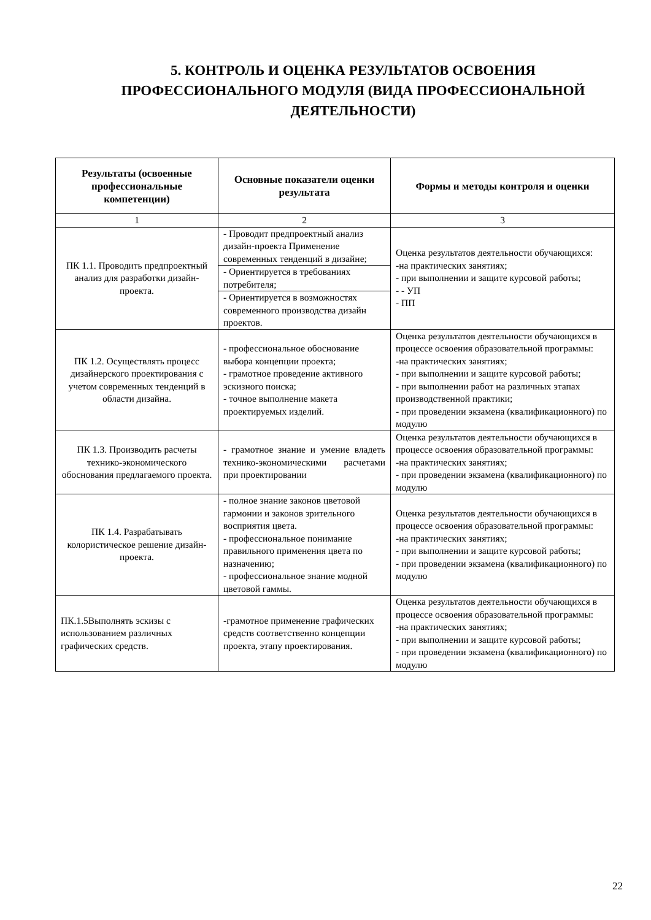5. КОНТРОЛЬ И ОЦЕНКА РЕЗУЛЬТАТОВ ОСВОЕНИЯ ПРОФЕССИОНАЛЬНОГО МОДУЛЯ (ВИДА ПРОФЕССИОНАЛЬНОЙ ДЕЯТЕЛЬНОСТИ)
| Результаты (освоенные профессиональные компетенции) | Основные показатели оценки результата | Формы и методы контроля и оценки |
| --- | --- | --- |
| 1 | 2 | 3 |
| ПК 1.1. Проводить предпроектный анализ для разработки дизайн-проекта. | - Проводит предпроектный анализ дизайн-проекта Применение современных тенденций в дизайне; | Оценка результатов деятельности обучающихся: -на практических занятиях; - при выполнении и защите курсовой работы; - - УП - ПП |
| | - Ориентируется в требованиях потребителя; | |
| | - Ориентируется в возможностях современного производства дизайн проектов. | |
| ПК 1.2. Осуществлять процесс дизайнерского проектирования с учетом современных тенденций в области дизайна. | - профессиональное обоснование выбора концепции проекта; - грамотное проведение активного эскизного поиска; - точное выполнение макета проектируемых изделий. | Оценка результатов деятельности обучающихся в процессе освоения образовательной программы: -на практических занятиях; - при выполнении и защите курсовой работы; - при выполнении работ на различных этапах производственной практики; - при проведении экзамена (квалификационного) по модулю |
| ПК 1.3. Производить расчеты технико-экономического обоснования предлагаемого проекта. | - грамотное знание и умение владеть технико-экономическими расчетами при проектировании | Оценка результатов деятельности обучающихся в процессе освоения образовательной программы: -на практических занятиях; - при проведении экзамена (квалификационного) по модулю |
| ПК 1.4. Разрабатывать колористическое решение дизайн-проекта. | - полное знание законов цветовой гармонии и законов зрительного восприятия цвета. - профессиональное понимание правильного применения цвета по назначению; - профессиональное знание модной цветовой гаммы. | Оценка результатов деятельности обучающихся в процессе освоения образовательной программы: -на практических занятиях; - при выполнении и защите курсовой работы; - при проведении экзамена (квалификационного) по модулю |
| ПК.1.5Выполнять эскизы с использованием различных графических средств. | -грамотное применение графических средств соответственно концепции проекта, этапу проектирования. | Оценка результатов деятельности обучающихся в процессе освоения образовательной программы: -на практических занятиях; - при выполнении и защите курсовой работы; - при проведении экзамена (квалификационного) по модулю |
22